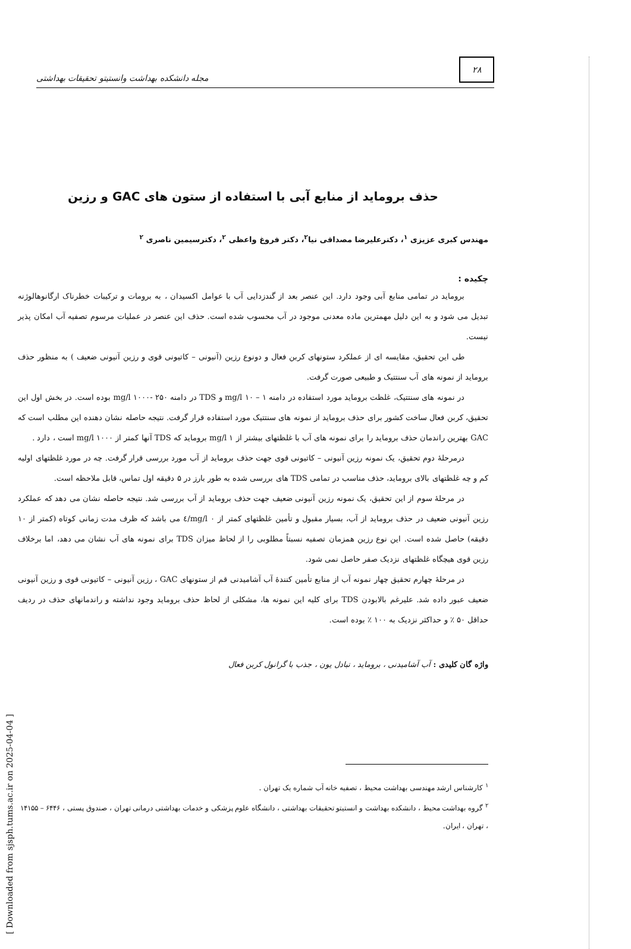۲۸
مجله دانشکده بهداشت وانستیتو تحقیقات بهداشتی
حذف برومايد از منابع آبی با استفاده از ستون های GAC و رزين
مهندس کبری عزیزی <sup>۱</sup>، دکترعلیرضا مصداقی نیا<sup>۲</sup>، دکتر فروغ واعظی <sup>۲</sup>، دکترسیمین ناصری <sup>۲</sup>
چکیده :
برومايد در تمامی منابع آبی وجود دارد. این عنصر بعد از گندزدایی آب با عوامل اکسیدان ، به برومات و ترکیبات خطرناک ارگانوهالوژنه تبدیل می شود و به این دلیل مهمترین ماده معدنی موجود در آب محسوب شده است. حذف این عنصر در عملیات مرسوم تصفیه آب امکان پذیر نیست.
طی این تحقیق، مقایسه ای از عملکرد ستونهای کربن فعال و دونوع رزین (آنیونی – کاتیونی قوی و رزین آنیونی ضعیف ) به منظور حذف برومايد از نمونه های آب سنتتیک و طبیعی صورت گرفت.
در نمونه های سنتتیک، غلظت برومايد مورد استفاده در دامنه mg/l ۱۰ – ۱ و TDS در دامنه mg/l ۱۰۰۰- ۲۵۰ بوده است. در بخش اول این تحقیق، کربن فعال ساخت کشور برای حذف برومايد از نمونه های سنتتیک مورد استفاده قرار گرفت. نتیجه حاصله نشان دهنده این مطلب است که GAC بهترین راندمان حذف برومايد را برای نمونه های آب با غلظتهای بیشتر از mg/l ۱ برومايد که TDS آنها کمتر از mg/l ۱۰۰۰ است ، دارد .
درمرحلهٔ دوم تحقیق، یک نمونه رزین آنیونی – کاتیونی قوی جهت حذف برومايد از آب مورد بررسی قرار گرفت. چه در مورد غلظتهای اولیه کم و چه غلظتهای بالای برومايد، حذف مناسب در تمامی TDS های بررسی شده به طور بارز در ۵ دقیقه اول تماس، قابل ملاحظه است.
در مرحلهٔ سوم از این تحقیق، یک نمونه رزین آنیونی ضعیف جهت حذف برومايد از آب بررسی شد. نتیجه حاصله نشان می دهد که عملکرد رزین آنیونی ضعیف در حذف برومايد از آب، بسیار مقبول و تأمین غلظتهای کمتر از mg/l ۰/٤ می باشد که ظرف مدت زمانی کوتاه (کمتر از ۱۰ دقیقه) حاصل شده است. این نوع رزین همزمان تصفیه نسبتاً مطلوبی را از لحاظ میزان TDS برای نمونه های آب نشان می دهد، اما برخلاف رزین قوی هیچگاه غلظتهای نزدیک صفر حاصل نمی شود.
در مرحلهٔ چهارم تحقیق چهار نمونه آب از منابع تأمین کنندهٔ آب آشامیدنی قم از ستونهای GAC ، رزین آنیونی – کاتیونی قوی و رزین آنیونی ضعیف عبور داده شد. علیرغم بالابودن TDS برای کلیه این نمونه ها، مشکلی از لحاظ حذف برومايد وجود نداشته و راندمانهای حذف در ردیف حداقل ۵۰ ٪ و حداکثر نزدیک به ۱۰۰ ٪ بوده است.
واژه گان کلیدی : آب آشامیدنی ، برومايد ، تبادل یون ، جذب با گرانول کربن فعال
<sup>۱</sup> کارشناس ارشد مهندسی بهداشت محیط ، تصفیه خانه آب شماره یک تهران .
<sup>۲</sup> گروه بهداشت محیط ، دانشکده بهداشت و انستیتو تحقیقات بهداشتی ، دانشگاه علوم پزشکی و خدمات بهداشتی درمانی تهران ، صندوق پستی ، ۶۴۴۶ – ۱۴۱۵۵ ، تهران ، ایران.
[ Downloaded from sjsph.tums.ac.ir on 2025-04-04 ]